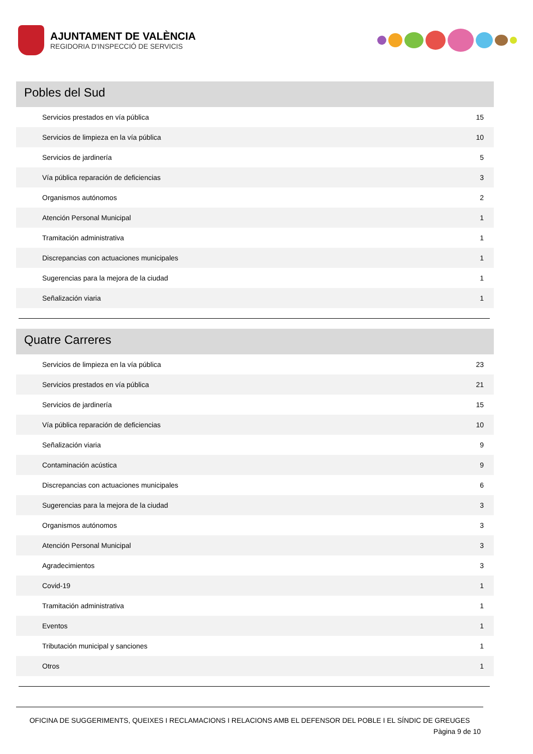AJUNTAMENT DE VALÈNCIA
REGIDORIA D'INSPECCIÓ DE SERVICIS
Pobles del Sud
| Servicios prestados en vía pública | 15 |
| Servicios de limpieza en la vía pública | 10 |
| Servicios de jardinería | 5 |
| Vía pública reparación de deficiencias | 3 |
| Organismos autónomos | 2 |
| Atención Personal Municipal | 1 |
| Tramitación administrativa | 1 |
| Discrepancias con actuaciones municipales | 1 |
| Sugerencias para la mejora de la ciudad | 1 |
| Señalización viaria | 1 |
Quatre Carreres
| Servicios de limpieza en la vía pública | 23 |
| Servicios prestados en vía pública | 21 |
| Servicios de jardinería | 15 |
| Vía pública reparación de deficiencias | 10 |
| Señalización viaria | 9 |
| Contaminación acústica | 9 |
| Discrepancias con actuaciones municipales | 6 |
| Sugerencias para la mejora de la ciudad | 3 |
| Organismos autónomos | 3 |
| Atención Personal Municipal | 3 |
| Agradecimientos | 3 |
| Covid-19 | 1 |
| Tramitación administrativa | 1 |
| Eventos | 1 |
| Tributación municipal y sanciones | 1 |
| Otros | 1 |
OFICINA DE SUGGERIMENTS, QUEIXES I RECLAMACIONS I RELACIONS AMB EL DEFENSOR DEL POBLE I EL SÍNDIC DE GREUGES
Pàgina 9 de 10